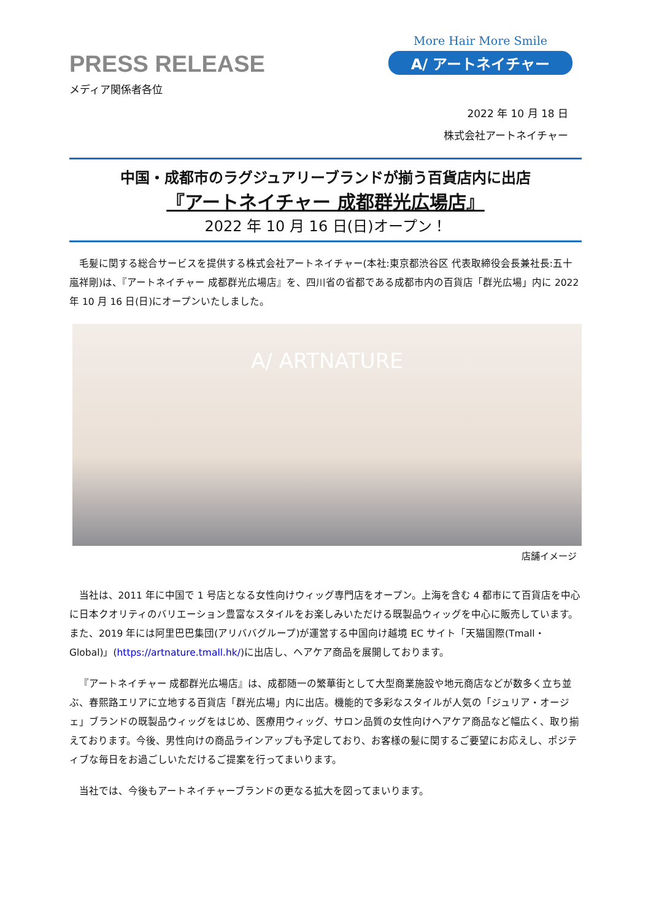PRESS RELEASE
More Hair More Smile
A/ アートネイチャー
メディア関係者各位
2022 年 10 月 18 日
株式会社アートネイチャー
中国・成都市のラグジュアリーブランドが揃う百貨店内に出店
『アートネイチャー 成都群光広場店』
2022 年 10 月 16 日(日)オープン！
毛髪に関する総合サービスを提供する株式会社アートネイチャー(本社:東京都渋谷区 代表取締役会長兼社長:五十嵐祥剛)は、『アートネイチャー 成都群光広場店』を、四川省の省都である成都市内の百貨店「群光広場」内に 2022 年 10 月 16 日(日)にオープンいたしました。
A/ ARTNATURE
店舗イメージ
当社は、2011 年に中国で 1 号店となる女性向けウィッグ専門店をオープン。上海を含む 4 都市にて百貨店を中心に日本クオリティのバリエーション豊富なスタイルをお楽しみいただける既製品ウィッグを中心に販売しています。また、2019 年には阿里巴巴集団(アリババグループ)が運営する中国向け越境 EC サイト「天猫国際(Tmall・Global)」(https://artnature.tmall.hk/)に出店し、ヘアケア商品を展開しております。
『アートネイチャー 成都群光広場店』は、成都随一の繁華街として大型商業施設や地元商店などが数多く立ち並ぶ、春熙路エリアに立地する百貨店「群光広場」内に出店。機能的で多彩なスタイルが人気の「ジュリア・オージェ」ブランドの既製品ウィッグをはじめ、医療用ウィッグ、サロン品質の女性向けヘアケア商品など幅広く、取り揃えております。今後、男性向けの商品ラインアップも予定しており、お客様の髪に関するご要望にお応えし、ポジティブな毎日をお過ごしいただけるご提案を行ってまいります。
当社では、今後もアートネイチャーブランドの更なる拡大を図ってまいります。